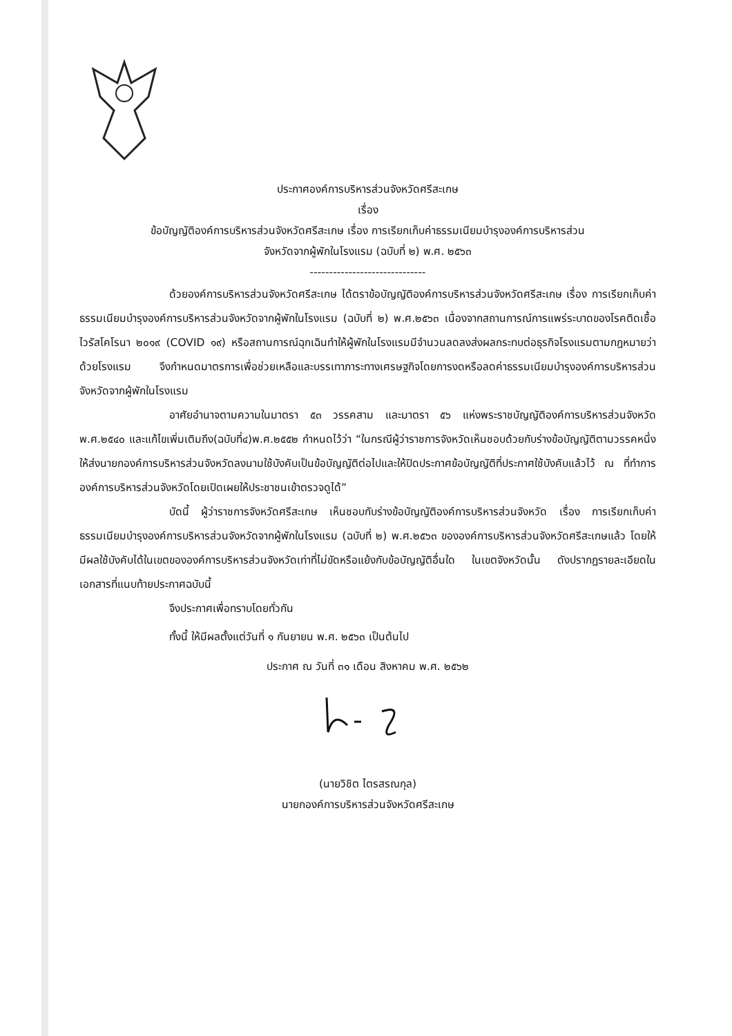ประกาศองค์การบริหารส่วนจังหวัดศรีสะเกษ
เรื่อง
ข้อบัญญัติองค์การบริหารส่วนจังหวัดศรีสะเกษ เรื่อง การเรียกเก็บค่าธรรมเนียมบำรุงองค์การบริหารส่วน
จังหวัดจากผู้พักในโรงแรม (ฉบับที่ ๒) พ.ศ. ๒๕๖๓
------------------------------
ด้วยองค์การบริหารส่วนจังหวัดศรีสะเกษ ได้ตราข้อบัญญัติองค์การบริหารส่วนจังหวัดศรีสะเกษ เรื่อง การเรียกเก็บค่าธรรมเนียมบำรุงองค์การบริหารส่วนจังหวัดจากผู้พักในโรงแรม (ฉบับที่ ๒) พ.ศ.๒๕๖๓ เนื่องจากสถานการณ์การแพร่ระบาดของโรคติดเชื้อไวรัสโคโรนา ๒๐๑๙ (COVID ๑๙) หรือสถานการณ์ฉุกเฉินทำให้ผู้พักในโรงแรมมีจำนวนลดลงส่งผลกระทบต่อธุรกิจโรงแรมตามกฎหมายว่าด้วยโรงแรม จึงกำหนดมาตรการเพื่อช่วยเหลือและบรรเทาภาระทางเศรษฐกิจโดยการงดหรือลดค่าธรรมเนียมบำรุงองค์การบริหารส่วนจังหวัดจากผู้พักในโรงแรม
อาศัยอำนาจตามความในมาตรา ๕๓ วรรคสาม และมาตรา ๕๖ แห่งพระราชบัญญัติองค์การบริหารส่วนจังหวัดพ.ศ.๒๕๔๐ และแก้ไขเพิ่มเติมถึง(ฉบับที่๔)พ.ศ.๒๕๕๒ กำหนดไว้ว่า “ในกรณีผู้ว่าราชการจังหวัดเห็นชอบด้วยกับร่างข้อบัญญัติตามวรรคหนึ่งให้ส่งนายกองค์การบริหารส่วนจังหวัดลงนามใช้บังคับเป็นข้อบัญญัติต่อไปและให้ปิดประกาศข้อบัญญัติที่ประกาศใช้บังคับแล้วไว้ ณ ที่ทำการองค์การบริหารส่วนจังหวัดโดยเปิดเผยให้ประชาชนเข้าตรวจดูได้”
บัดนี้ ผู้ว่าราชการจังหวัดศรีสะเกษ เห็นชอบกับร่างข้อบัญญัติองค์การบริหารส่วนจังหวัด เรื่อง การเรียกเก็บค่าธรรมเนียมบำรุงองค์การบริหารส่วนจังหวัดจากผู้พักในโรงแรม (ฉบับที่ ๒) พ.ศ.๒๕๖๓ ขององค์การบริหารส่วนจังหวัดศรีสะเกษแล้ว โดยให้มีผลใช้บังคับได้ในเขตขององค์การบริหารส่วนจังหวัดเท่าที่ไม่ขัดหรือแย้งกับข้อบัญญัติอื่นใด ในเขตจังหวัดนั้น ดังปรากฏรายละเอียดในเอกสารที่แนบท้ายประกาศฉบับนี้
จึงประกาศเพื่อทราบโดยทั่วกัน
ทั้งนี้ ให้มีผลตั้งแต่วันที่ ๑ กันยายน พ.ศ. ๒๕๖๓ เป็นต้นไป
ประกาศ ณ วันที่ ๓๑ เดือน สิงหาคม พ.ศ. ๒๕๖๒
(นายวิชิต ไตรสรณกุล)
นายกองค์การบริหารส่วนจังหวัดศรีสะเกษ